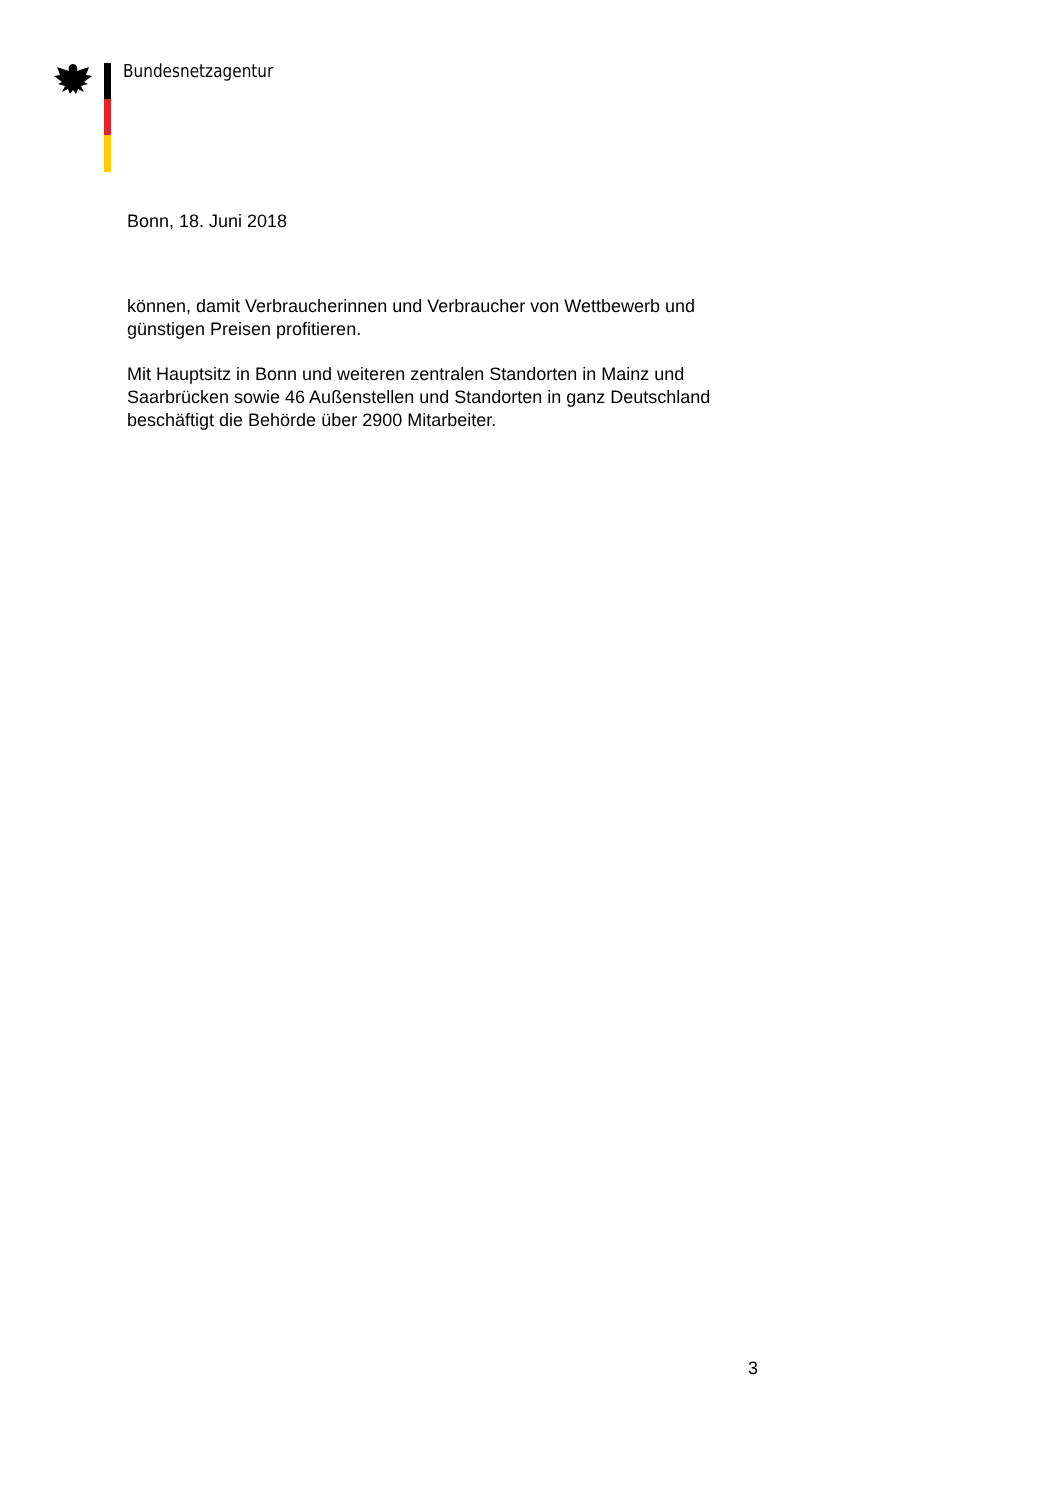Bundesnetzagentur
Bonn, 18. Juni 2018
können, damit Verbraucherinnen und Verbraucher von Wettbewerb und günstigen Preisen profitieren.
Mit Hauptsitz in Bonn und weiteren zentralen Standorten in Mainz und Saarbrücken sowie 46 Außenstellen und Standorten in ganz Deutschland beschäftigt die Behörde über 2900 Mitarbeiter.
3